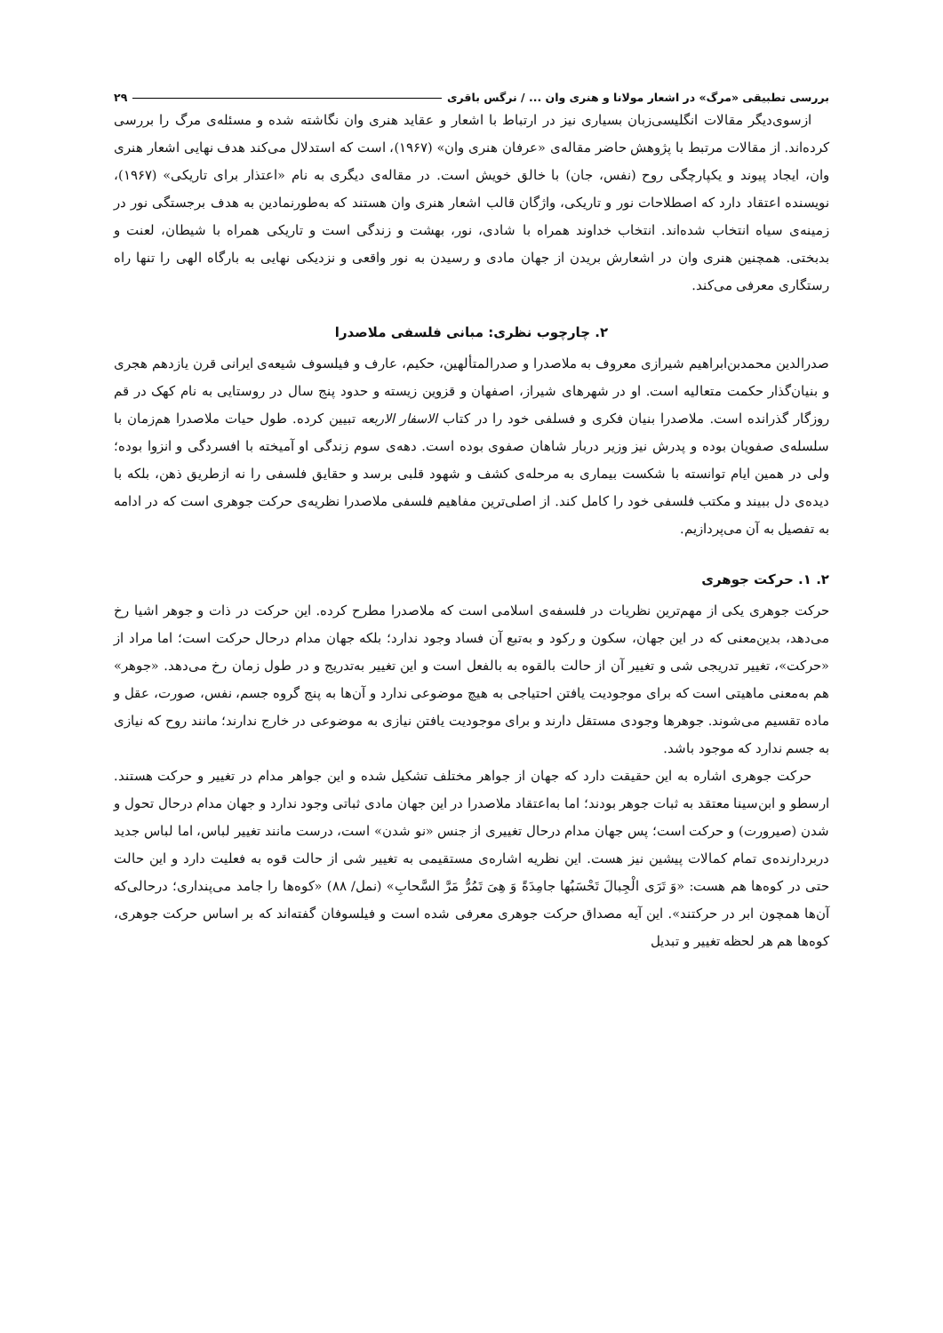بررسی تطبیقی «مرگ» در اشعار مولانا و هنری وان ... / نرگس باقری ۲۹
ازسوی‌دیگر مقالات انگلیسی‌زبان بسیاری نیز در ارتباط با اشعار و عقاید هنری وان نگاشته شده و مسئله‌ی مرگ را بررسی کرده‌اند. از مقالات مرتبط با پژوهش حاضر مقاله‌ی «عرفان هنری وان» (۱۹۶۷)، است که استدلال می‌کند هدف نهایی اشعار هنری وان، ایجاد پیوند و یکپارچگی روح (نفس، جان) با خالق خویش است. در مقاله‌ی دیگری به نام «اعتذار برای تاریکی» (۱۹۶۷)، نویسنده اعتقاد دارد که اصطلاحات نور و تاریکی، واژگان قالب اشعار هنری وان هستند که به‌طورنمادین به هدف برجستگی نور در زمینه‌ی سیاه انتخاب شده‌اند. انتخاب خداوند همراه با شادی، نور، بهشت و زندگی است و تاریکی همراه با شیطان، لعنت و بدبختی. همچنین هنری وان در اشعارش بریدن از جهان مادی و رسیدن به نور واقعی و نزدیکی نهایی به بارگاه الهی را تنها راه رستگاری معرفی می‌کند.
۲. چارچوب نظری: مبانی فلسفی ملاصدرا
صدرالدین محمدبن‌ابراهیم شیرازی معروف به ملاصدرا و صدرالمتألهین، حکیم، عارف و فیلسوف شیعه‌ی ایرانی قرن یازدهم هجری و بنیان‌گذار حکمت متعالیه است. او در شهرهای شیراز، اصفهان و قزوین زیسته و حدود پنج سال در روستایی به نام کهک در قم روزگار گذرانده است. ملاصدرا بنیان فکری و فسلفی خود را در کتاب الاسفار الاربعه تبیین کرده. طول حیات ملاصدرا هم‌زمان با سلسله‌ی صفویان بوده و پدرش نیز وزیر دربار شاهان صفوی بوده است. دهه‌ی سوم زندگی او آمیخته با افسردگی و انزوا بوده؛ ولی در همین ایام توانسته با شکست بیماری به مرحله‌ی کشف و شهود قلبی برسد و حقایق فلسفی را نه ازطریق ذهن، بلکه با دیده‌ی دل ببیند و مکتب فلسفی خود را کامل کند. از اصلی‌ترین مفاهیم فلسفی ملاصدرا نظریه‌ی حرکت جوهری است که در ادامه به تفصیل به آن می‌پردازیم.
۲. ۱. حرکت جوهری
حرکت جوهری یکی از مهم‌ترین نظریات در فلسفه‌ی اسلامی است که ملاصدرا مطرح کرده. این حرکت در ذات و جوهر اشیا رخ می‌دهد، بدین‌معنی که در این جهان، سکون و رکود و به‌تبع آن فساد وجود ندارد؛ بلکه جهان مدام درحال حرکت است؛ اما مراد از «حرکت»، تغییر تدریجی شی و تغییر آن از حالت بالقوه به بالفعل است و این تغییر به‌تدریج و در طول زمان رخ می‌دهد. «جوهر» هم به‌معنی ماهیتی است که برای موجودیت یافتن احتیاجی به هیچ موضوعی ندارد و آن‌ها به پنج گروه جسم، نفس، صورت، عقل و ماده تقسیم می‌شوند. جوهرها وجودی مستقل دارند و برای موجودیت یافتن نیازی به موضوعی در خارج ندارند؛ مانند روح که نیازی به جسم ندارد که موجود باشد.
حرکت جوهری اشاره به این حقیقت دارد که جهان از جواهر مختلف تشکیل شده و این جواهر مدام در تغییر و حرکت هستند. ارسطو و ابن‌سینا معتقد به ثبات جوهر بودند؛ اما به‌اعتقاد ملاصدرا در این جهان مادی ثباتی وجود ندارد و جهان مدام درحال تحول و شدن (صیرورت) و حرکت است؛ پس جهان مدام درحال تغییری از جنس «نو شدن» است، درست مانند تغییر لباس، اما لباس جدید دربردارنده‌ی تمام کمالات پیشین نیز هست. این نظریه اشاره‌ی مستقیمی به تغییر شی از حالت قوه به فعلیت دارد و این حالت حتی در کوه‌ها هم هست: «وَ تَرَی الْجِبالَ تَحْسَبُها جامِدَةً وَ هِیَ تَمُرُّ مَرَّ السَّحابِ» (نمل/ ۸۸) «کوه‌ها را جامد می‌پنداری؛ درحالی‌که آن‌ها همچون ابر در حرکتند». این آیه مصداق حرکت جوهری معرفی شده است و فیلسوفان گفته‌اند که بر اساس حرکت جوهری، کوه‌ها هم هر لحظه تغییر و تبدیل